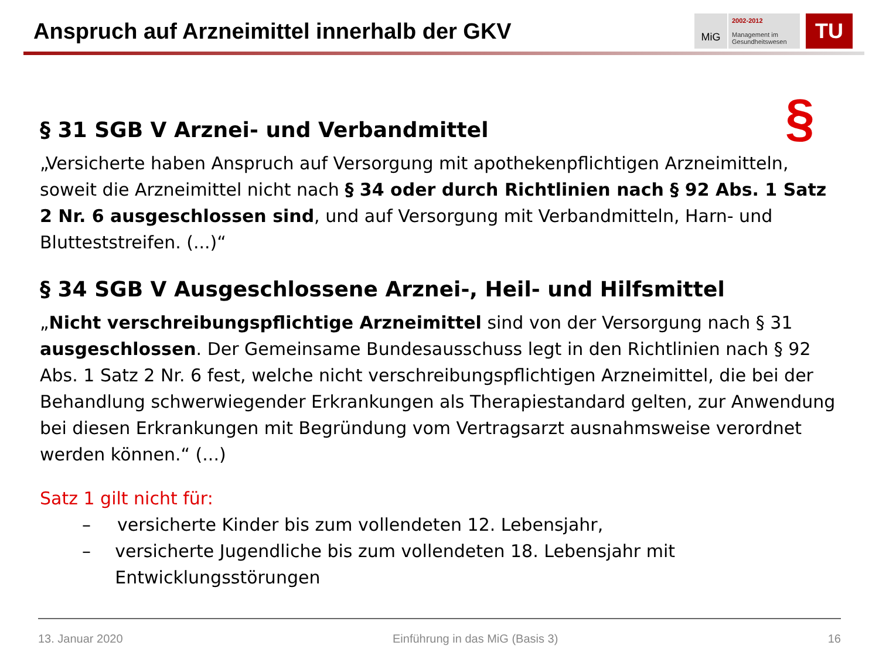Anspruch auf Arzneimittel innerhalb der GKV
MiG
2002-2012
Management im
Gesundheitswesen
TU
§
§ 31 SGB V Arznei- und Verbandmittel
„Versicherte haben Anspruch auf Versorgung mit apothekenpflichtigen Arzneimitteln, soweit die Arzneimittel nicht nach § 34 oder durch Richtlinien nach § 92 Abs. 1 Satz 2 Nr. 6 ausgeschlossen sind, und auf Versorgung mit Verbandmitteln, Harn- und Blutteststreifen. (...)“
§ 34 SGB V Ausgeschlossene Arznei-, Heil- und Hilfsmittel
„Nicht verschreibungspflichtige Arzneimittel sind von der Versorgung nach § 31 ausgeschlossen. Der Gemeinsame Bundesausschuss legt in den Richtlinien nach § 92 Abs. 1 Satz 2 Nr. 6 fest, welche nicht verschreibungspflichtigen Arzneimittel, die bei der Behandlung schwerwiegender Erkrankungen als Therapiestandard gelten, zur Anwendung bei diesen Erkrankungen mit Begründung vom Vertragsarzt ausnahmsweise verordnet werden können.“ (...)
Satz 1 gilt nicht für:
– versicherte Kinder bis zum vollendeten 12. Lebensjahr,
– versicherte Jugendliche bis zum vollendeten 18. Lebensjahr mit Entwicklungsstörungen
13. Januar 2020 Einführung in das MiG (Basis 3) 16